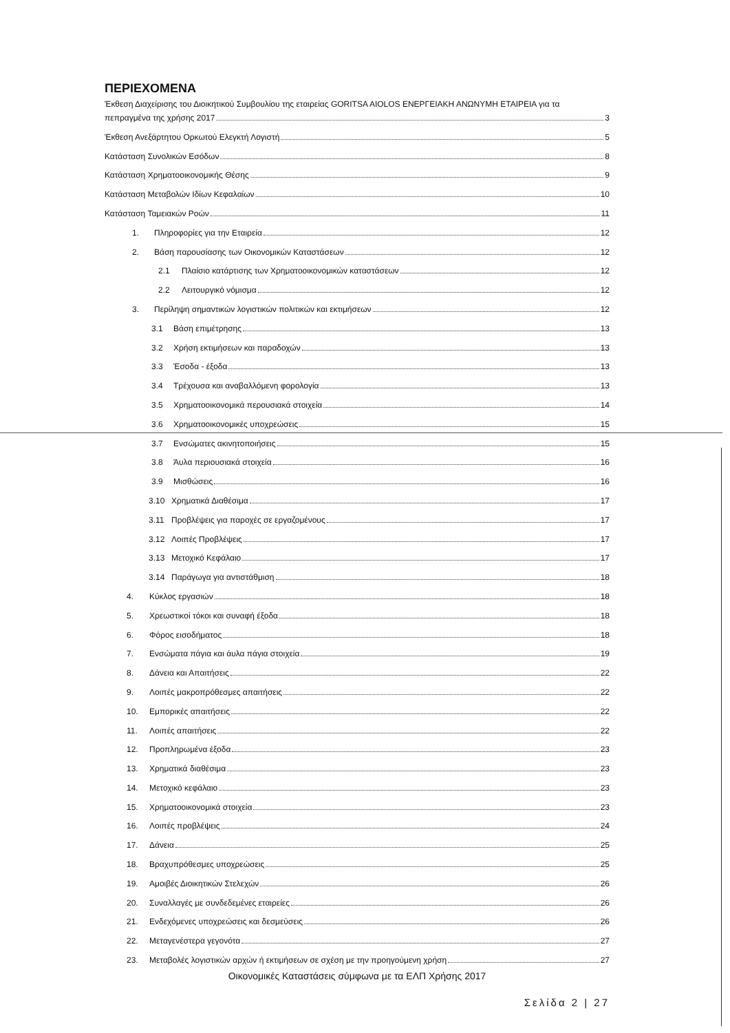ΠΕΡΙΕΧΟΜΕΝΑ
Έκθεση Διαχείρισης του Διοικητικού Συμβουλίου της εταιρείας GORITSA AIOLOS ΕΝΕΡΓΕΙΑΚΗ ΑΝΩΝΥΜΗ ΕΤΑΙΡΕΙΑ για τα
πεπραγμένα της χρήσης 2017 3
Έκθεση Ανεξάρτητου Ορκωτού Ελεγκτή Λογιστή 5
Κατάσταση Συνολικών Εσόδων 8
Κατάσταση Χρηματοοικονομικής Θέσης 9
Κατάσταση Μεταβολών Ιδίων Κεφαλαίων 10
Κατάσταση Ταμειακών Ροών 11
1. Πληροφορίες για την Εταιρεία 12
2. Βάση παρουσίασης των Οικονομικών Καταστάσεων 12
2.1 Πλαίσιο κατάρτισης των Χρηματοοικονομικών καταστάσεων 12
2.2 Λειτουργικό νόμισμα 12
3. Περίληψη σημαντικών λογιστικών πολιτικών και εκτιμήσεων 12
3.1 Βάση επιμέτρησης 13
3.2 Χρήση εκτιμήσεων και παραδοχών 13
3.3 Έσοδα - έξοδα 13
3.4 Τρέχουσα και αναβαλλόμενη φορολογία 13
3.5 Χρηματοοικονομικά περουσιακά στοιχεία 14
3.6 Χρηματοοικονομικές υποχρεώσεις 15
3.7 Ενσώματες ακινητοποιήσεις 15
3.8 Άυλα περιουσιακά στοιχεία 16
3.9 Μισθώσεις 16
3.10 Χρηματικά Διαθέσιμα 17
3.11 Προβλέψεις για παροχές σε εργαζομένους 17
3.12 Λοιπές Προβλέψεις 17
3.13 Μετοχικό Κεφάλαιο 17
3.14 Παράγωγα για αντιστάθμιση 18
4. Κύκλος εργασιών 18
5. Χρεωστικοί τόκοι και συναφή έξοδα 18
6. Φόρος εισοδήματος 18
7. Ενσώματα πάγια και άυλα πάγια στοιχεία 19
8. Δάνεια και Απαιτήσεις 22
9. Λοιπές μακροπρόθεσμες απαιτήσεις 22
10. Εμπορικές απαιτήσεις 22
11. Λοιπές απαιτήσεις 22
12. Προπληρωμένα έξοδα 23
13. Χρηματικά διαθέσιμα 23
14. Μετοχικό κεφάλαιο 23
15. Χρηματοοικονομικά στοιχεία 23
16. Λοιπές προβλέψεις 24
17. Δάνεια 25
18. Βραχυπρόθεσμες υποχρεώσεις 25
19. Αμοιβές Διοικητικών Στελεχών 26
20. Συναλλαγές με συνδεδεμένες εταιρείες 26
21. Ενδεχόμενες υποχρεώσεις και δεσμεύσεις 26
22. Μεταγενέστερα γεγονότα 27
23. Μεταβολές λογιστικών αρχών ή εκτιμήσεων σε σχέση με την προηγούμενη χρήση 27
Οικονομικές Καταστάσεις σύμφωνα με τα ΕΛΠ Χρήσης 2017
Σελίδα 2 | 27